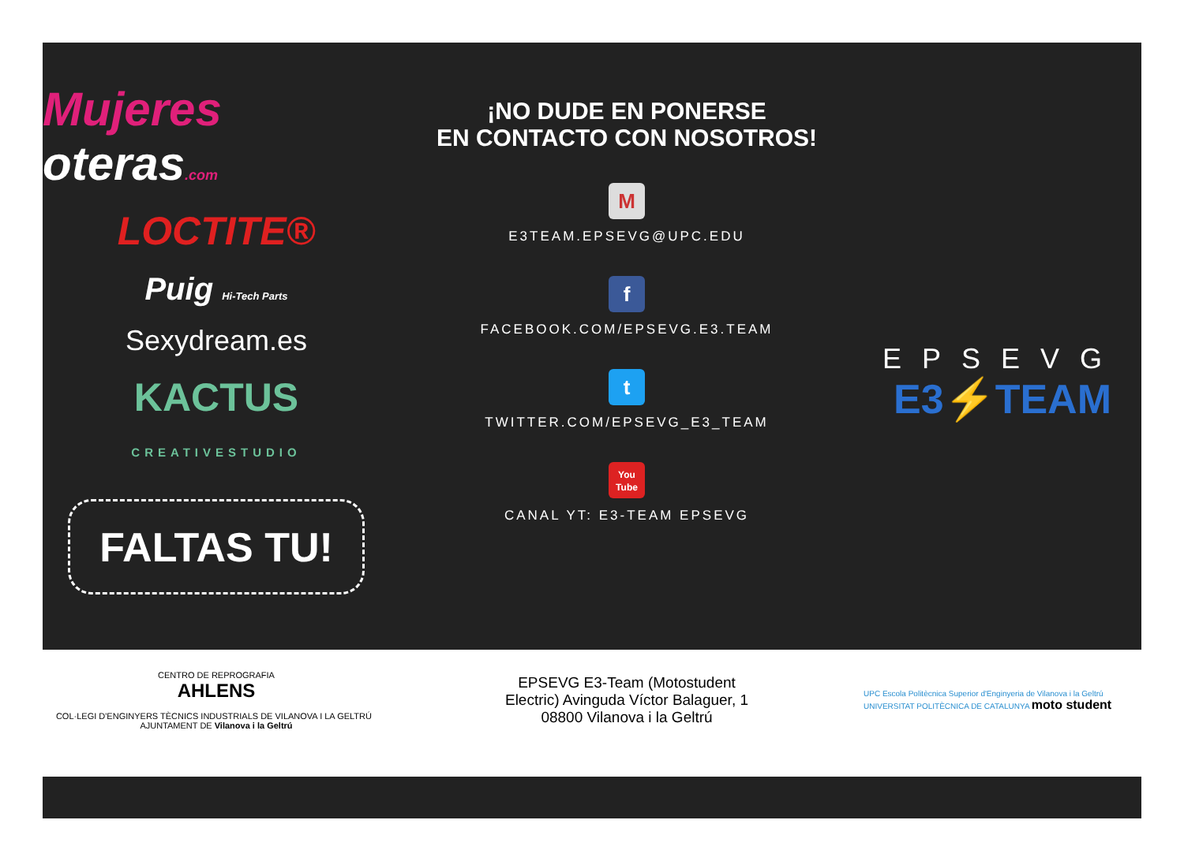Mujeres oteras.com
LOCTITE®
Puig Hi-Tech Parts
Sexydream.es
KACTUS
CREATIVESTUDIO
FALTAS TU!
¡NO DUDE EN PONERSE
EN CONTACTO CON NOSOTROS!
M
E3TEAM.EPSEVG@UPC.EDU
f
FACEBOOK.COM/EPSEVG.E3.TEAM
t
TWITTER.COM/EPSEVG_E3_TEAM
You
Tube
CANAL YT: E3-TEAM EPSEVG
EPSEVG
E3⚡TEAM
CENTRO DE REPROGRAFIA
AHLENS
COL·LEGI D'ENGINYERS TÈCNICS INDUSTRIALS DE VILANOVA I LA GELTRÚ AJUNTAMENT DE Vilanova i la Geltrú
EPSEVG E3-Team (Motostudent
Electric) Avinguda Víctor Balaguer, 1
08800 Vilanova i la Geltrú
UPC Escola Politècnica Superior d'Enginyeria de Vilanova i la Geltrú
UNIVERSITAT POLITÈCNICA DE CATALUNYA moto student